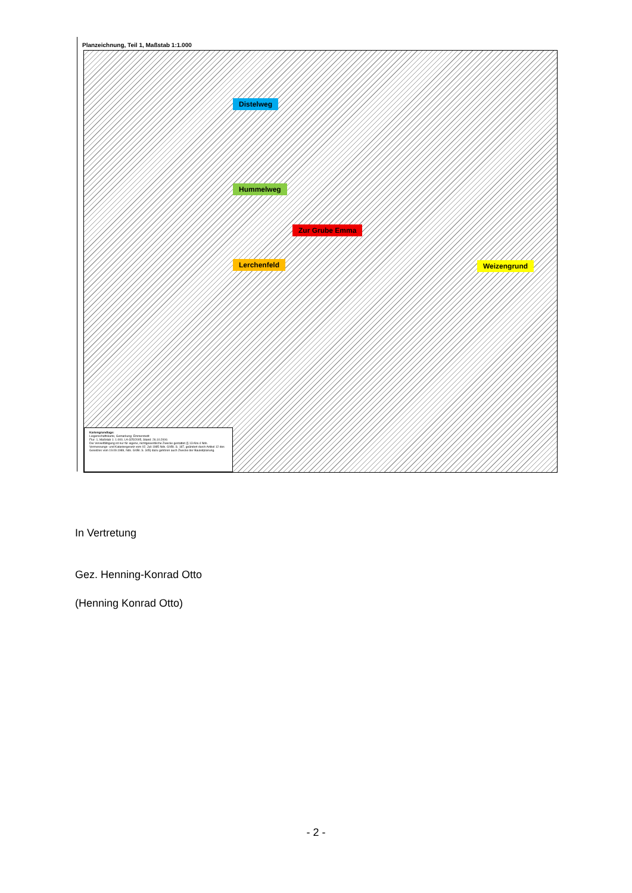Planzeichnung, Teil 1, Maßstab 1:1.000
Distelweg
Hummelweg
Zur Grube Emma
Lerchenfeld Weizengrund
Kartengrundlage:
Liegenschaftskarte, Gemarkung: Emmerstedt
Flur: 1, Maßstab 1: 1.000, LA-325/2005, Stand: 26.10.2006
Die Vervielfältigung ist nur für eigene, nichtgewerbliche Zwecke gestattet (§ 13 Abs.4 Nds. Vermessungs- und Katastergesetz vom 02. Juli 1985 Nds. GVBl. S. 187, geändert durch Artikel 12 des Gesetzes vom 19.09.1989, Nds. GVBl. S. 345) dazu gehören auch Zwecke der Bauleitplanung.
In Vertretung
Gez. Henning-Konrad Otto
(Henning Konrad Otto)
- 2 -